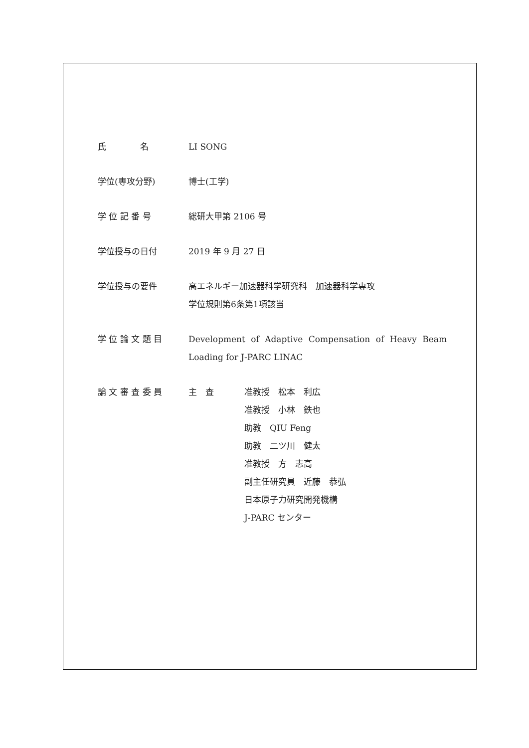氏　　　　名 LI SONG
学位(専攻分野) 博士(工学)
学 位 記 番 号 総研大甲第 2106 号
学位授与の日付 2019 年 9 月 27 日
学位授与の要件 高エネルギー加速器科学研究科　加速器科学専攻
学位規則第6条第1項該当
学 位 論 文 題 目 Development of Adaptive Compensation of Heavy Beam Loading for J-PARC LINAC
論 文 審 査 委 員 主　査 准教授　松本　利広
准教授　小林　鉄也
助教　QIU Feng
助教　二ツ川　健太
准教授　方　志高
副主任研究員　近藤　恭弘
日本原子力研究開発機構
J-PARC センター